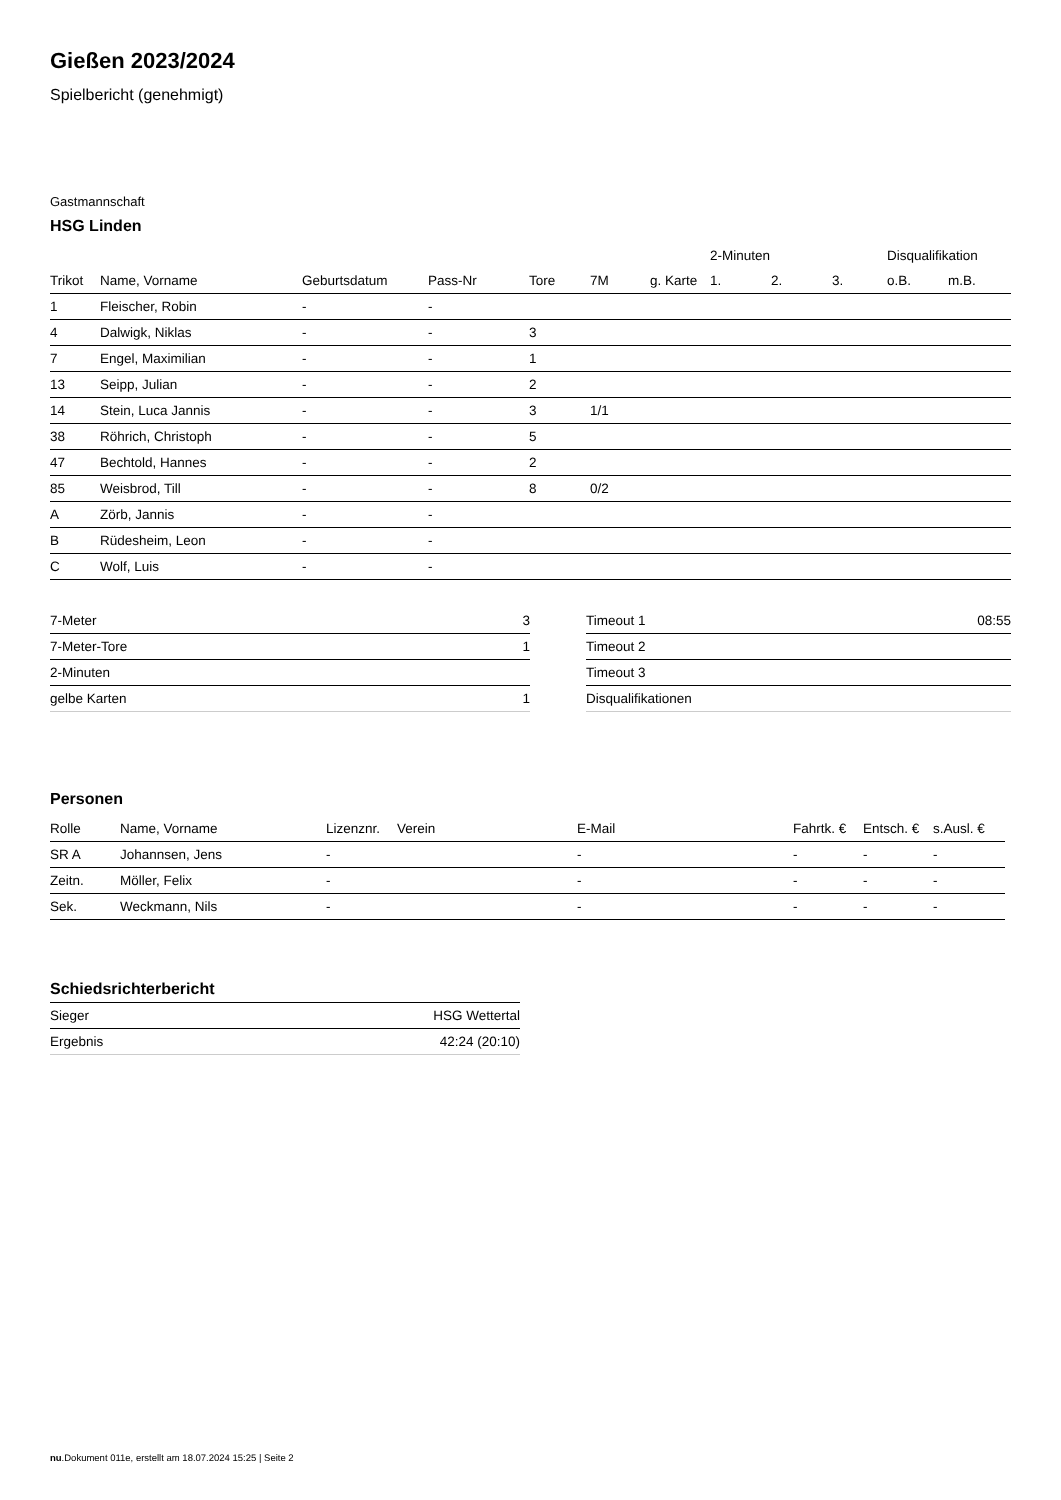Gießen 2023/2024
Spielbericht (genehmigt)
Gastmannschaft
HSG Linden
| | | | | | | | 2-Minuten | | | Disqualifikation | |
| --- | --- | --- | --- | --- | --- | --- | --- | --- | --- | --- | --- |
| Trikot | Name, Vorname | Geburtsdatum | Pass-Nr | Tore | 7M | g. Karte | 1. | 2. | 3. | o.B. | m.B. |
| 1 | Fleischer, Robin | - | - | | | | | | | | |
| 4 | Dalwigk, Niklas | - | - | 3 | | | | | | | |
| 7 | Engel, Maximilian | - | - | 1 | | | | | | | |
| 13 | Seipp, Julian | - | - | 2 | | | | | | | |
| 14 | Stein, Luca Jannis | - | - | 3 | 1/1 | | | | | | |
| 38 | Röhrich, Christoph | - | - | 5 | | | | | | | |
| 47 | Bechtold, Hannes | - | - | 2 | | | | | | | |
| 85 | Weisbrod, Till | - | - | 8 | 0/2 | | | | | | |
| A | Zörb, Jannis | - | - | | | | | | | | |
| B | Rüdesheim, Leon | - | - | | | | | | | | |
| C | Wolf, Luis | - | - | | | | | | | | |
| 7-Meter | 3 |
| 7-Meter-Tore | 1 |
| 2-Minuten | |
| gelbe Karten | 1 |
| Timeout 1 | 08:55 |
| Timeout 2 | |
| Timeout 3 | |
| Disqualifikationen | |
Personen
| Rolle | Name, Vorname | Lizenznr. | Verein | E-Mail | Fahrtk. € | Entsch. € | s.Ausl. € |
| --- | --- | --- | --- | --- | --- | --- | --- |
| SR A | Johannsen, Jens | - | | - | - | - | - |
| Zeitn. | Möller, Felix | - | | - | - | - | - |
| Sek. | Weckmann, Nils | - | | - | - | - | - |
Schiedsrichterbericht
| Sieger | HSG Wettertal |
| Ergebnis | 42:24 (20:10) |
nu.Dokument 011e, erstellt am 18.07.2024 15:25 | Seite 2